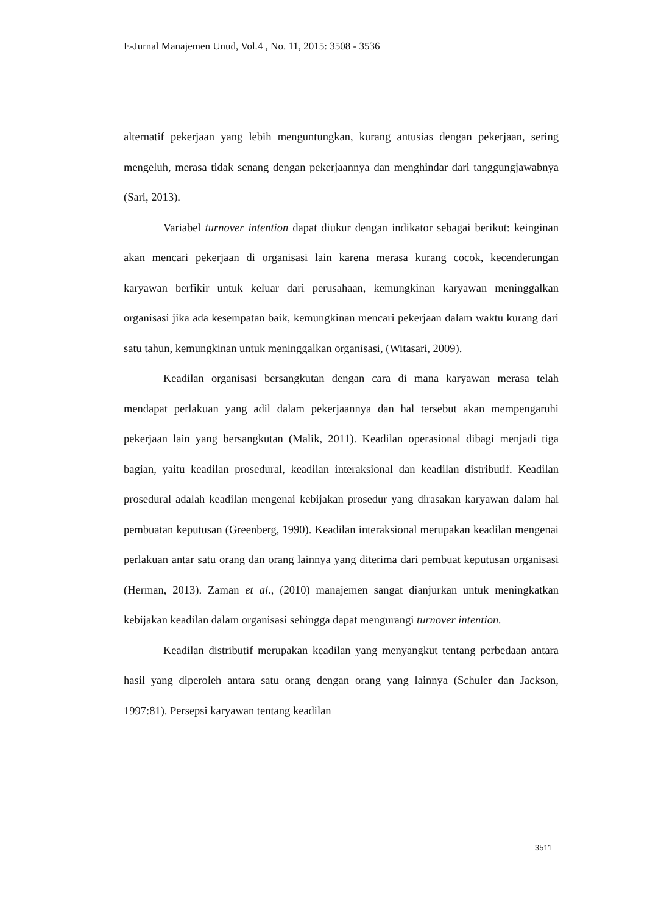E-Jurnal Manajemen Unud, Vol.4 , No. 11, 2015: 3508 - 3536
alternatif pekerjaan yang lebih menguntungkan, kurang antusias dengan pekerjaan, sering mengeluh, merasa tidak senang dengan pekerjaannya dan menghindar dari tanggungjawabnya (Sari, 2013).
Variabel turnover intention dapat diukur dengan indikator sebagai berikut: keinginan akan mencari pekerjaan di organisasi lain karena merasa kurang cocok, kecenderungan karyawan berfikir untuk keluar dari perusahaan, kemungkinan karyawan meninggalkan organisasi jika ada kesempatan baik, kemungkinan mencari pekerjaan dalam waktu kurang dari satu tahun, kemungkinan untuk meninggalkan organisasi, (Witasari, 2009).
Keadilan organisasi bersangkutan dengan cara di mana karyawan merasa telah mendapat perlakuan yang adil dalam pekerjaannya dan hal tersebut akan mempengaruhi pekerjaan lain yang bersangkutan (Malik, 2011). Keadilan operasional dibagi menjadi tiga bagian, yaitu keadilan prosedural, keadilan interaksional dan keadilan distributif. Keadilan prosedural adalah keadilan mengenai kebijakan prosedur yang dirasakan karyawan dalam hal pembuatan keputusan (Greenberg, 1990). Keadilan interaksional merupakan keadilan mengenai perlakuan antar satu orang dan orang lainnya yang diterima dari pembuat keputusan organisasi (Herman, 2013). Zaman et al., (2010) manajemen sangat dianjurkan untuk meningkatkan kebijakan keadilan dalam organisasi sehingga dapat mengurangi turnover intention.
Keadilan distributif merupakan keadilan yang menyangkut tentang perbedaan antara hasil yang diperoleh antara satu orang dengan orang yang lainnya (Schuler dan Jackson, 1997:81). Persepsi karyawan tentang keadilan
3511